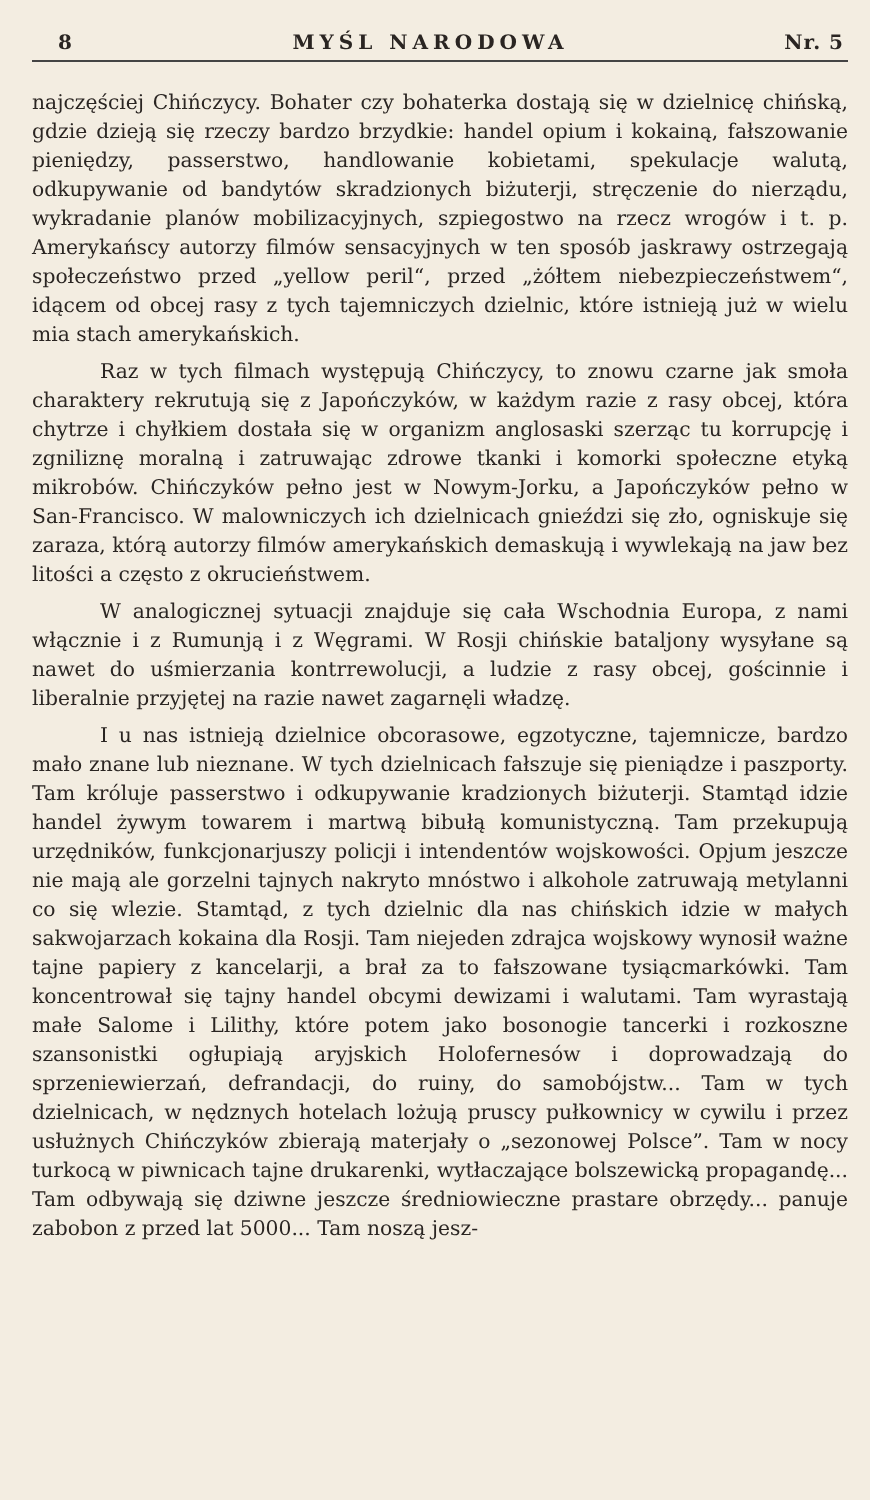8 MYŚL NARODOWA Nr. 5
najczęściej Chińczycy. Bohater czy bohaterka dostają się w dzielnicę chińską, gdzie dzieją się rzeczy bardzo brzydkie: handel opium i kokainą, fałszowanie pieniędzy, passerstwo, handlowanie kobietami, spekulacje walutą, odkupywanie od bandytów skradzionych biżuterji, stręczenie do nierządu, wykradanie planów mobilizacyjnych, szpiegostwo na rzecz wrogów i t. p. Amerykańscy autorzy filmów sensacyjnych w ten sposób jaskrawy ostrzegają społeczeństwo przed „yellow peril“, przed „żółtem niebezpieczeństwem“, idącem od obcej rasy z tych tajemniczych dzielnic, które istnieją już w wielu mia stach amerykańskich.
Raz w tych filmach występują Chińczycy, to znowu czarne jak smoła charaktery rekrutują się z Japończyków, w każdym razie z rasy obcej, która chytrze i chyłkiem dostała się w organizm anglosaski szerząc tu korrupcję i zgniliznę moralną i zatruwając zdrowe tkanki i komorki społeczne etyką mikrobów. Chińczyków pełno jest w Nowym-Jorku, a Japończyków pełno w San-Francisco. W malowniczych ich dzielnicach gnieździ się zło, ogniskuje się zaraza, którą autorzy filmów amerykańskich demaskują i wywlekają na jaw bez litości a często z okrucieństwem.
W analogicznej sytuacji znajduje się cała Wschodnia Europa, z nami włącznie i z Rumunją i z Węgrami. W Rosji chińskie bataljony wysyłane są nawet do uśmierzania kontrrewolucji, a ludzie z rasy obcej, gościnnie i liberalnie przyjętej na razie nawet zagarnęli władzę.
I u nas istnieją dzielnice obcorasowe, egzotyczne, tajemnicze, bardzo mało znane lub nieznane. W tych dzielnicach fałszuje się pieniądze i paszporty. Tam króluje passerstwo i odkupywanie kradzionych biżuterji. Stamtąd idzie handel żywym towarem i martwą bibułą komunistyczną. Tam przekupują urzędników, funkcjonarjuszy policji i intendentów wojskowości. Opjum jeszcze nie mają ale gorzelni tajnych nakryto mnóstwo i alkohole zatruwają metylanni co się wlezie. Stamtąd, z tych dzielnic dla nas chińskich idzie w małych sakwojarzach kokaina dla Rosji. Tam niejeden zdrajca wojskowy wynosił ważne tajne papiery z kancelarji, a brał za to fałszowane tysiącmarkówki. Tam koncentrował się tajny handel obcymi dewizami i walutami. Tam wyrastają małe Salome i Lilithy, które potem jako bosonogie tancerki i rozkoszne szansonistki ogłupiają aryjskich Holofernesów i doprowadzają do sprzeniewierzań, defrandacji, do ruiny, do samobójstw... Tam w tych dzielnicach, w nędznych hotelach lożują pruscy pułkownicy w cywilu i przez usłużnych Chińczyków zbierają materjały o „sezonowej Polsce”. Tam w nocy turkocą w piwnicach tajne drukarenki, wytłaczające bolszewicką propagandę... Tam odbywają się dziwne jeszcze średniowieczne prastare obrzędy... panuje zabobon z przed lat 5000... Tam noszą jesz-